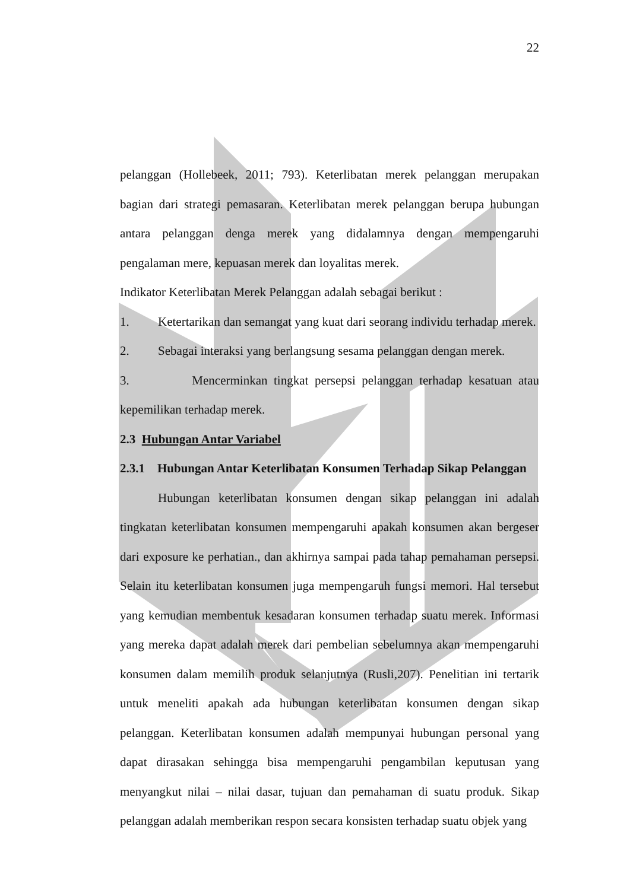22
pelanggan (Hollebeek, 2011; 793). Keterlibatan merek pelanggan merupakan bagian dari strategi pemasaran. Keterlibatan merek pelanggan berupa hubungan antara pelanggan denga merek yang didalamnya dengan mempengaruhi pengalaman mere, kepuasan merek dan loyalitas merek.
Indikator Keterlibatan Merek Pelanggan adalah sebagai berikut :
1. Ketertarikan dan semangat yang kuat dari seorang individu terhadap merek.
2. Sebagai interaksi yang berlangsung sesama pelanggan dengan merek.
3. Mencerminkan tingkat persepsi pelanggan terhadap kesatuan atau kepemilikan terhadap merek.
2.3 Hubungan Antar Variabel
2.3.1 Hubungan Antar Keterlibatan Konsumen Terhadap Sikap Pelanggan
Hubungan keterlibatan konsumen dengan sikap pelanggan ini adalah tingkatan keterlibatan konsumen mempengaruhi apakah konsumen akan bergeser dari exposure ke perhatian., dan akhirnya sampai pada tahap pemahaman persepsi. Selain itu keterlibatan konsumen juga mempengaruh fungsi memori. Hal tersebut yang kemudian membentuk kesadaran konsumen terhadap suatu merek. Informasi yang mereka dapat adalah merek dari pembelian sebelumnya akan mempengaruhi konsumen dalam memilih produk selanjutnya (Rusli,207). Penelitian ini tertarik untuk meneliti apakah ada hubungan keterlibatan konsumen dengan sikap pelanggan. Keterlibatan konsumen adalah mempunyai hubungan personal yang dapat dirasakan sehingga bisa mempengaruhi pengambilan keputusan yang menyangkut nilai – nilai dasar, tujuan dan pemahaman di suatu produk. Sikap pelanggan adalah memberikan respon secara konsisten terhadap suatu objek yang